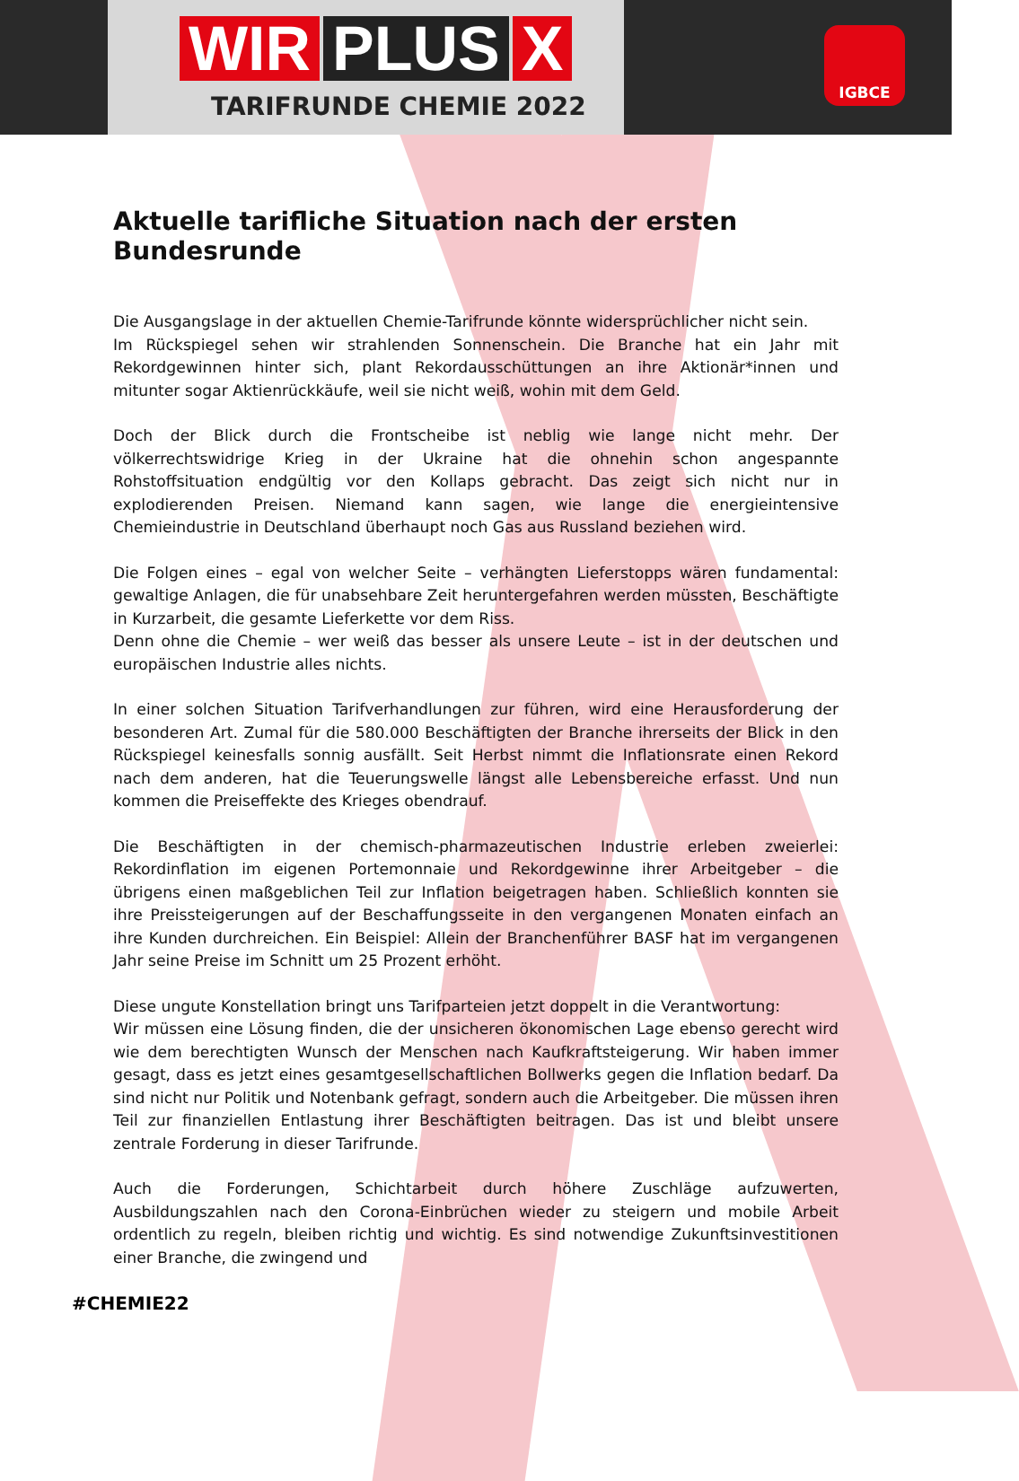WIR PLUS X
TARIFRUNDE CHEMIE 2022
IGBCE
Aktuelle tarifliche Situation nach der ersten Bundesrunde
Die Ausgangslage in der aktuellen Chemie-Tarifrunde könnte widersprüchlicher nicht sein.
Im Rückspiegel sehen wir strahlenden Sonnenschein. Die Branche hat ein Jahr mit Rekordgewinnen hinter sich, plant Rekordausschüttungen an ihre Aktionär*innen und mitunter sogar Aktienrückkäufe, weil sie nicht weiß, wohin mit dem Geld.
Doch der Blick durch die Frontscheibe ist neblig wie lange nicht mehr. Der völkerrechtswidrige Krieg in der Ukraine hat die ohnehin schon angespannte Rohstoffsituation endgültig vor den Kollaps gebracht. Das zeigt sich nicht nur in explodierenden Preisen. Niemand kann sagen, wie lange die energieintensive Chemieindustrie in Deutschland überhaupt noch Gas aus Russland beziehen wird.
Die Folgen eines – egal von welcher Seite – verhängten Lieferstopps wären fundamental: gewaltige Anlagen, die für unabsehbare Zeit heruntergefahren werden müssten, Beschäftigte in Kurzarbeit, die gesamte Lieferkette vor dem Riss.
Denn ohne die Chemie – wer weiß das besser als unsere Leute – ist in der deutschen und europäischen Industrie alles nichts.
In einer solchen Situation Tarifverhandlungen zur führen, wird eine Herausforderung der besonderen Art. Zumal für die 580.000 Beschäftigten der Branche ihrerseits der Blick in den Rückspiegel keinesfalls sonnig ausfällt. Seit Herbst nimmt die Inflationsrate einen Rekord nach dem anderen, hat die Teuerungswelle längst alle Lebensbereiche erfasst. Und nun kommen die Preiseffekte des Krieges obendrauf.
Die Beschäftigten in der chemisch-pharmazeutischen Industrie erleben zweierlei: Rekordinflation im eigenen Portemonnaie und Rekordgewinne ihrer Arbeitgeber – die übrigens einen maßgeblichen Teil zur Inflation beigetragen haben. Schließlich konnten sie ihre Preissteigerungen auf der Beschaffungsseite in den vergangenen Monaten einfach an ihre Kunden durchreichen. Ein Beispiel: Allein der Branchenführer BASF hat im vergangenen Jahr seine Preise im Schnitt um 25 Prozent erhöht.
Diese ungute Konstellation bringt uns Tarifparteien jetzt doppelt in die Verantwortung:
Wir müssen eine Lösung finden, die der unsicheren ökonomischen Lage ebenso gerecht wird wie dem berechtigten Wunsch der Menschen nach Kaufkraftsteigerung. Wir haben immer gesagt, dass es jetzt eines gesamtgesellschaftlichen Bollwerks gegen die Inflation bedarf. Da sind nicht nur Politik und Notenbank gefragt, sondern auch die Arbeitgeber. Die müssen ihren Teil zur finanziellen Entlastung ihrer Beschäftigten beitragen. Das ist und bleibt unsere zentrale Forderung in dieser Tarifrunde.
Auch die Forderungen, Schichtarbeit durch höhere Zuschläge aufzuwerten, Ausbildungszahlen nach den Corona-Einbrüchen wieder zu steigern und mobile Arbeit ordentlich zu regeln, bleiben richtig und wichtig. Es sind notwendige Zukunftsinvestitionen einer Branche, die zwingend und
#CHEMIE22